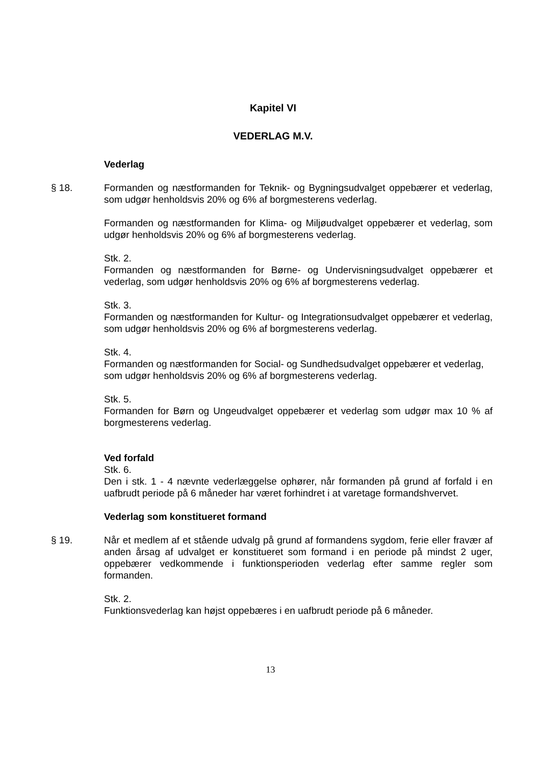Kapitel VI
VEDERLAG M.V.
Vederlag
§ 18. Formanden og næstformanden for Teknik- og Bygningsudvalget oppebærer et vederlag, som udgør henholdsvis 20% og 6% af borgmesterens vederlag.
Formanden og næstformanden for Klima- og Miljøudvalget oppebærer et vederlag, som udgør henholdsvis 20% og 6% af borgmesterens vederlag.
Stk. 2.
Formanden og næstformanden for Børne- og Undervisningsudvalget oppebærer et vederlag, som udgør henholdsvis 20% og 6% af borgmesterens vederlag.
Stk. 3.
Formanden og næstformanden for Kultur- og Integrationsudvalget oppebærer et vederlag, som udgør henholdsvis 20% og 6% af borgmesterens vederlag.
Stk. 4.
Formanden og næstformanden for Social- og Sundhedsudvalget oppebærer et vederlag, som udgør henholdsvis 20% og 6% af borgmesterens vederlag.
Stk. 5.
Formanden for Børn og Ungeudvalget oppebærer et vederlag som udgør max 10 % af borgmesterens vederlag.
Ved forfald
Stk. 6.
Den i stk. 1 - 4 nævnte vederlæggelse ophører, når formanden på grund af forfald i en uafbrudt periode på 6 måneder har været forhindret i at varetage formandshvervet.
Vederlag som konstitueret formand
§ 19. Når et medlem af et stående udvalg på grund af formandens sygdom, ferie eller fravær af anden årsag af udvalget er konstitueret som formand i en periode på mindst 2 uger, oppebærer vedkommende i funktionsperioden vederlag efter samme regler som formanden.
Stk. 2.
Funktionsvederlag kan højst oppebæres i en uafbrudt periode på 6 måneder.
13